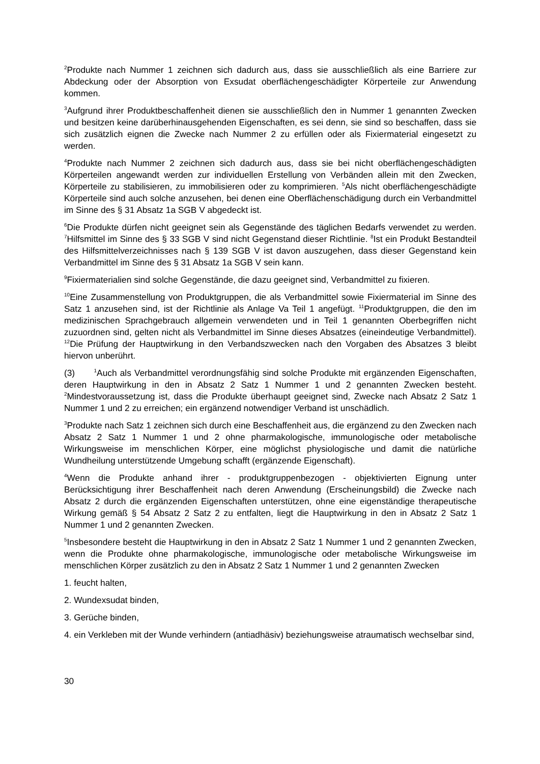<sup>2</sup> Produkte nach Nummer 1 zeichnen sich dadurch aus, dass sie ausschließlich als eine Barriere zur Abdeckung oder der Absorption von Exsudat oberflächengeschädigter Körperteile zur Anwendung kommen.
<sup>3</sup> Aufgrund ihrer Produktbeschaffenheit dienen sie ausschließlich den in Nummer 1 genannten Zwecken und besitzen keine darüberhinausgehenden Eigenschaften, es sei denn, sie sind so beschaffen, dass sie sich zusätzlich eignen die Zwecke nach Nummer 2 zu erfüllen oder als Fixiermaterial eingesetzt zu werden.
<sup>4</sup> Produkte nach Nummer 2 zeichnen sich dadurch aus, dass sie bei nicht oberflächengeschädigten Körperteilen angewandt werden zur individuellen Erstellung von Verbänden allein mit den Zwecken, Körperteile zu stabilisieren, zu immobilisieren oder zu komprimieren. <sup>5</sup>Als nicht oberflächengeschädigte Körperteile sind auch solche anzusehen, bei denen eine Oberflächenschädigung durch ein Verbandmittel im Sinne des § 31 Absatz 1a SGB V abgedeckt ist.
<sup>6</sup> Die Produkte dürfen nicht geeignet sein als Gegenstände des täglichen Bedarfs verwendet zu werden. <sup>7</sup>Hilfsmittel im Sinne des § 33 SGB V sind nicht Gegenstand dieser Richtlinie. <sup>8</sup>Ist ein Produkt Bestandteil des Hilfsmittelverzeichnisses nach § 139 SGB V ist davon auszugehen, dass dieser Gegenstand kein Verbandmittel im Sinne des § 31 Absatz 1a SGB V sein kann.
<sup>9</sup> Fixiermaterialien sind solche Gegenstände, die dazu geeignet sind, Verbandmittel zu fixieren.
<sup>10</sup> Eine Zusammenstellung von Produktgruppen, die als Verbandmittel sowie Fixiermaterial im Sinne des Satz 1 anzusehen sind, ist der Richtlinie als Anlage Va Teil 1 angefügt. <sup>11</sup>Produktgruppen, die den im medizinischen Sprachgebrauch allgemein verwendeten und in Teil 1 genannten Oberbegriffen nicht zuzuordnen sind, gelten nicht als Verbandmittel im Sinne dieses Absatzes (eineindeutige Verbandmittel). <sup>12</sup>Die Prüfung der Hauptwirkung in den Verbandszwecken nach den Vorgaben des Absatzes 3 bleibt hiervon unberührt.
(3) <sup>1</sup>Auch als Verbandmittel verordnungsfähig sind solche Produkte mit ergänzenden Eigenschaften, deren Hauptwirkung in den in Absatz 2 Satz 1 Nummer 1 und 2 genannten Zwecken besteht. <sup>2</sup>Mindestvoraussetzung ist, dass die Produkte überhaupt geeignet sind, Zwecke nach Absatz 2 Satz 1 Nummer 1 und 2 zu erreichen; ein ergänzend notwendiger Verband ist unschädlich.
<sup>3</sup> Produkte nach Satz 1 zeichnen sich durch eine Beschaffenheit aus, die ergänzend zu den Zwecken nach Absatz 2 Satz 1 Nummer 1 und 2 ohne pharmakologische, immunologische oder metabolische Wirkungsweise im menschlichen Körper, eine möglichst physiologische und damit die natürliche Wundheilung unterstützende Umgebung schafft (ergänzende Eigenschaft).
<sup>4</sup> Wenn die Produkte anhand ihrer - produktgruppenbezogen - objektivierten Eignung unter Berücksichtigung ihrer Beschaffenheit nach deren Anwendung (Erscheinungsbild) die Zwecke nach Absatz 2 durch die ergänzenden Eigenschaften unterstützen, ohne eine eigenständige therapeutische Wirkung gemäß § 54 Absatz 2 Satz 2 zu entfalten, liegt die Hauptwirkung in den in Absatz 2 Satz 1 Nummer 1 und 2 genannten Zwecken.
<sup>5</sup> Insbesondere besteht die Hauptwirkung in den in Absatz 2 Satz 1 Nummer 1 und 2 genannten Zwecken, wenn die Produkte ohne pharmakologische, immunologische oder metabolische Wirkungsweise im menschlichen Körper zusätzlich zu den in Absatz 2 Satz 1 Nummer 1 und 2 genannten Zwecken
1. feucht halten,
2. Wundexsudat binden,
3. Gerüche binden,
4. ein Verkleben mit der Wunde verhindern (antiadhäsiv) beziehungsweise atraumatisch wechselbar sind,
30